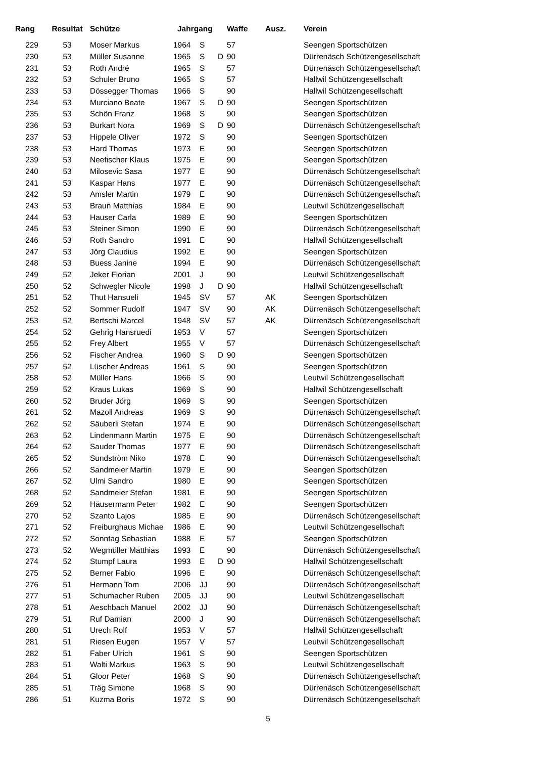| Rang | Resultat | Schütze | Jahrgang | | | Waffe | Ausz. | Verein |
| --- | --- | --- | --- | --- | --- | --- | --- | --- |
| 229 | 53 | Moser Markus | 1964 | S | | 57 | | Seengen Sportschützen |
| 230 | 53 | Müller Susanne | 1965 | S | D | 90 | | Dürrenäsch Schützengesellschaft |
| 231 | 53 | Roth André | 1965 | S | | 57 | | Dürrenäsch Schützengesellschaft |
| 232 | 53 | Schuler Bruno | 1965 | S | | 57 | | Hallwil Schützengesellschaft |
| 233 | 53 | Dössegger Thomas | 1966 | S | | 90 | | Hallwil Schützengesellschaft |
| 234 | 53 | Murciano Beate | 1967 | S | D | 90 | | Seengen Sportschützen |
| 235 | 53 | Schön Franz | 1968 | S | | 90 | | Seengen Sportschützen |
| 236 | 53 | Burkart Nora | 1969 | S | D | 90 | | Dürrenäsch Schützengesellschaft |
| 237 | 53 | Hippele Oliver | 1972 | S | | 90 | | Seengen Sportschützen |
| 238 | 53 | Hard Thomas | 1973 | E | | 90 | | Seengen Sportschützen |
| 239 | 53 | Neefischer Klaus | 1975 | E | | 90 | | Seengen Sportschützen |
| 240 | 53 | Milosevic Sasa | 1977 | E | | 90 | | Dürrenäsch Schützengesellschaft |
| 241 | 53 | Kaspar Hans | 1977 | E | | 90 | | Dürrenäsch Schützengesellschaft |
| 242 | 53 | Amsler Martin | 1979 | E | | 90 | | Dürrenäsch Schützengesellschaft |
| 243 | 53 | Braun Matthias | 1984 | E | | 90 | | Leutwil Schützengesellschaft |
| 244 | 53 | Hauser Carla | 1989 | E | | 90 | | Seengen Sportschützen |
| 245 | 53 | Steiner Simon | 1990 | E | | 90 | | Dürrenäsch Schützengesellschaft |
| 246 | 53 | Roth Sandro | 1991 | E | | 90 | | Hallwil Schützengesellschaft |
| 247 | 53 | Jörg Claudius | 1992 | E | | 90 | | Seengen Sportschützen |
| 248 | 53 | Buess Janine | 1994 | E | | 90 | | Dürrenäsch Schützengesellschaft |
| 249 | 52 | Jeker Florian | 2001 | J | | 90 | | Leutwil Schützengesellschaft |
| 250 | 52 | Schwegler Nicole | 1998 | J | D | 90 | | Hallwil Schützengesellschaft |
| 251 | 52 | Thut Hansueli | 1945 | SV | | 57 | AK | Seengen Sportschützen |
| 252 | 52 | Sommer Rudolf | 1947 | SV | | 90 | AK | Dürrenäsch Schützengesellschaft |
| 253 | 52 | Bertschi Marcel | 1948 | SV | | 57 | AK | Dürrenäsch Schützengesellschaft |
| 254 | 52 | Gehrig Hansruedi | 1953 | V | | 57 | | Seengen Sportschützen |
| 255 | 52 | Frey Albert | 1955 | V | | 57 | | Dürrenäsch Schützengesellschaft |
| 256 | 52 | Fischer Andrea | 1960 | S | D | 90 | | Seengen Sportschützen |
| 257 | 52 | Lüscher Andreas | 1961 | S | | 90 | | Seengen Sportschützen |
| 258 | 52 | Müller Hans | 1966 | S | | 90 | | Leutwil Schützengesellschaft |
| 259 | 52 | Kraus Lukas | 1969 | S | | 90 | | Hallwil Schützengesellschaft |
| 260 | 52 | Bruder Jörg | 1969 | S | | 90 | | Seengen Sportschützen |
| 261 | 52 | Mazoll Andreas | 1969 | S | | 90 | | Dürrenäsch Schützengesellschaft |
| 262 | 52 | Säuberli Stefan | 1974 | E | | 90 | | Dürrenäsch Schützengesellschaft |
| 263 | 52 | Lindenmann Martin | 1975 | E | | 90 | | Dürrenäsch Schützengesellschaft |
| 264 | 52 | Sauder Thomas | 1977 | E | | 90 | | Dürrenäsch Schützengesellschaft |
| 265 | 52 | Sundström Niko | 1978 | E | | 90 | | Dürrenäsch Schützengesellschaft |
| 266 | 52 | Sandmeier Martin | 1979 | E | | 90 | | Seengen Sportschützen |
| 267 | 52 | Ulmi Sandro | 1980 | E | | 90 | | Seengen Sportschützen |
| 268 | 52 | Sandmeier Stefan | 1981 | E | | 90 | | Seengen Sportschützen |
| 269 | 52 | Häusermann Peter | 1982 | E | | 90 | | Seengen Sportschützen |
| 270 | 52 | Szanto Lajos | 1985 | E | | 90 | | Dürrenäsch Schützengesellschaft |
| 271 | 52 | Freiburghaus Michae | 1986 | E | | 90 | | Leutwil Schützengesellschaft |
| 272 | 52 | Sonntag Sebastian | 1988 | E | | 57 | | Seengen Sportschützen |
| 273 | 52 | Wegmüller Matthias | 1993 | E | | 90 | | Dürrenäsch Schützengesellschaft |
| 274 | 52 | Stumpf Laura | 1993 | E | D | 90 | | Hallwil Schützengesellschaft |
| 275 | 52 | Berner Fabio | 1996 | E | | 90 | | Dürrenäsch Schützengesellschaft |
| 276 | 51 | Hermann Tom | 2006 | JJ | | 90 | | Dürrenäsch Schützengesellschaft |
| 277 | 51 | Schumacher Ruben | 2005 | JJ | | 90 | | Leutwil Schützengesellschaft |
| 278 | 51 | Aeschbach Manuel | 2002 | JJ | | 90 | | Dürrenäsch Schützengesellschaft |
| 279 | 51 | Ruf Damian | 2000 | J | | 90 | | Dürrenäsch Schützengesellschaft |
| 280 | 51 | Urech Rolf | 1953 | V | | 57 | | Hallwil Schützengesellschaft |
| 281 | 51 | Riesen Eugen | 1957 | V | | 57 | | Leutwil Schützengesellschaft |
| 282 | 51 | Faber Ulrich | 1961 | S | | 90 | | Seengen Sportschützen |
| 283 | 51 | Walti Markus | 1963 | S | | 90 | | Leutwil Schützengesellschaft |
| 284 | 51 | Gloor Peter | 1968 | S | | 90 | | Dürrenäsch Schützengesellschaft |
| 285 | 51 | Träg Simone | 1968 | S | | 90 | | Dürrenäsch Schützengesellschaft |
| 286 | 51 | Kuzma Boris | 1972 | S | | 90 | | Dürrenäsch Schützengesellschaft |
5